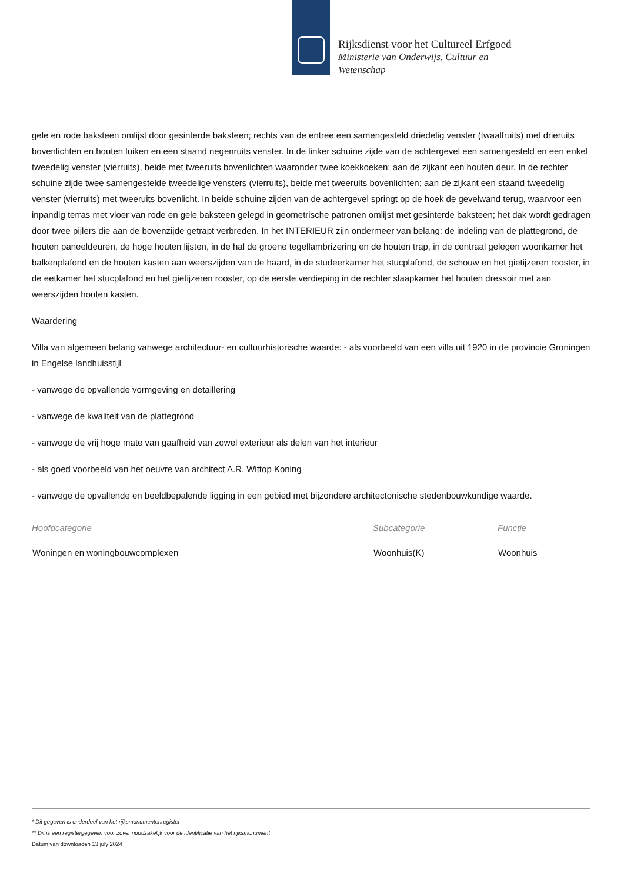Rijksdienst voor het Cultureel Erfgoed
Ministerie van Onderwijs, Cultuur en Wetenschap
gele en rode baksteen omlijst door gesinterde baksteen; rechts van de entree een samengesteld driedelig venster (twaalfruits) met drieruits bovenlichten en houten luiken en een staand negenruits venster. In de linker schuine zijde van de achtergevel een samengesteld en een enkel tweedelig venster (vierruits), beide met tweeruits bovenlichten waaronder twee koekkoeken; aan de zijkant een houten deur. In de rechter schuine zijde twee samengestelde tweedelige vensters (vierruits), beide met tweeruits bovenlichten; aan de zijkant een staand tweedelig venster (vierruits) met tweeruits bovenlicht. In beide schuine zijden van de achtergevel springt op de hoek de gevelwand terug, waarvoor een inpandig terras met vloer van rode en gele baksteen gelegd in geometrische patronen omlijst met gesinterde baksteen; het dak wordt gedragen door twee pijlers die aan de bovenzijde getrapt verbreden. In het INTERIEUR zijn ondermeer van belang: de indeling van de plattegrond, de houten paneeldeuren, de hoge houten lijsten, in de hal de groene tegellambrizering en de houten trap, in de centraal gelegen woonkamer het balkenplafond en de houten kasten aan weerszijden van de haard, in de studeerkamer het stucplafond, de schouw en het gietijzeren rooster, in de eetkamer het stucplafond en het gietijzeren rooster, op de eerste verdieping in de rechter slaapkamer het houten dressoir met aan weerszijden houten kasten.
Waardering
Villa van algemeen belang vanwege architectuur- en cultuurhistorische waarde: - als voorbeeld van een villa uit 1920 in de provincie Groningen in Engelse landhuisstijl
- vanwege de opvallende vormgeving en detaillering
- vanwege de kwaliteit van de plattegrond
- vanwege de vrij hoge mate van gaafheid van zowel exterieur als delen van het interieur
- als goed voorbeeld van het oeuvre van architect A.R. Wittop Koning
- vanwege de opvallende en beeldbepalende ligging in een gebied met bijzondere architectonische stedenbouwkundige waarde.
| Hoofdcategorie | Subcategorie | Functie |
| --- | --- | --- |
| Woningen en woningbouwcomplexen | Woonhuis(K) | Woonhuis |
* Dit gegeven is onderdeel van het rijksmonumentenregister
** Dit is een registergegeven voor zover noodzakelijk voor de identificatie van het rijksmonument
Datum van downloaden 13 july 2024